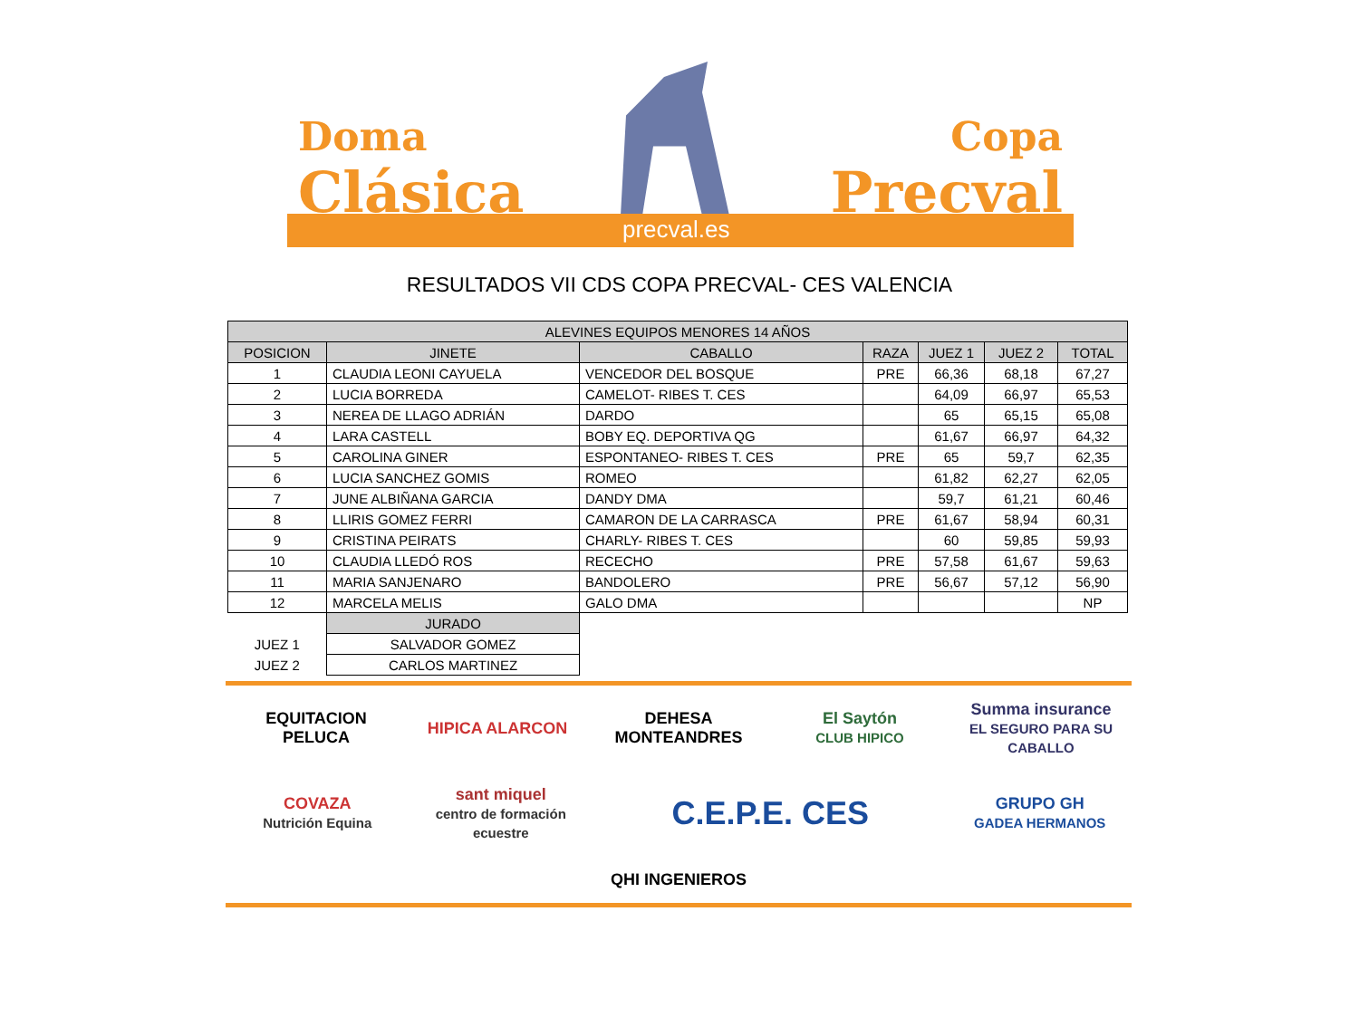Doma
Clásica
Copa
Precval
precval.es
RESULTADOS VII CDS COPA PRECVAL- CES VALENCIA
| ALEVINES EQUIPOS MENORES 14 AÑOS | | | | | | |
| --- | --- | --- | --- | --- | --- | --- |
| POSICION | JINETE | CABALLO | RAZA | JUEZ 1 | JUEZ 2 | TOTAL |
| 1 | CLAUDIA LEONI CAYUELA | VENCEDOR DEL BOSQUE | PRE | 66,36 | 68,18 | 67,27 |
| 2 | LUCIA BORREDA | CAMELOT- RIBES T. CES | | 64,09 | 66,97 | 65,53 |
| 3 | NEREA DE LLAGO ADRIÁN | DARDO | | 65 | 65,15 | 65,08 |
| 4 | LARA CASTELL | BOBY EQ. DEPORTIVA QG | | 61,67 | 66,97 | 64,32 |
| 5 | CAROLINA GINER | ESPONTANEO- RIBES T. CES | PRE | 65 | 59,7 | 62,35 |
| 6 | LUCIA SANCHEZ GOMIS | ROMEO | | 61,82 | 62,27 | 62,05 |
| 7 | JUNE ALBIÑANA GARCIA | DANDY DMA | | 59,7 | 61,21 | 60,46 |
| 8 | LLIRIS GOMEZ FERRI | CAMARON DE LA CARRASCA | PRE | 61,67 | 58,94 | 60,31 |
| 9 | CRISTINA PEIRATS | CHARLY- RIBES T. CES | | 60 | 59,85 | 59,93 |
| 10 | CLAUDIA LLEDÓ ROS | RECECHO | PRE | 57,58 | 61,67 | 59,63 |
| 11 | MARIA SANJENARO | BANDOLERO | PRE | 56,67 | 57,12 | 56,90 |
| 12 | MARCELA MELIS | GALO DMA | | | | NP |
| | JURADO | | | | | |
| JUEZ 1 | SALVADOR GOMEZ | | | | | |
| JUEZ 2 | CARLOS MARTINEZ | | | | | |
EQUITACION PELUCA
HIPICA ALARCON
DEHESA MONTEANDRES
El Saytón
CLUB HIPICO
Summa insurance
EL SEGURO PARA SU CABALLO
COVAZA
Nutrición Equina
sant miquel
centro de formación ecuestre
C.E.P.E. CES
GRUPO GH
GADEA HERMANOS
QHI INGENIEROS